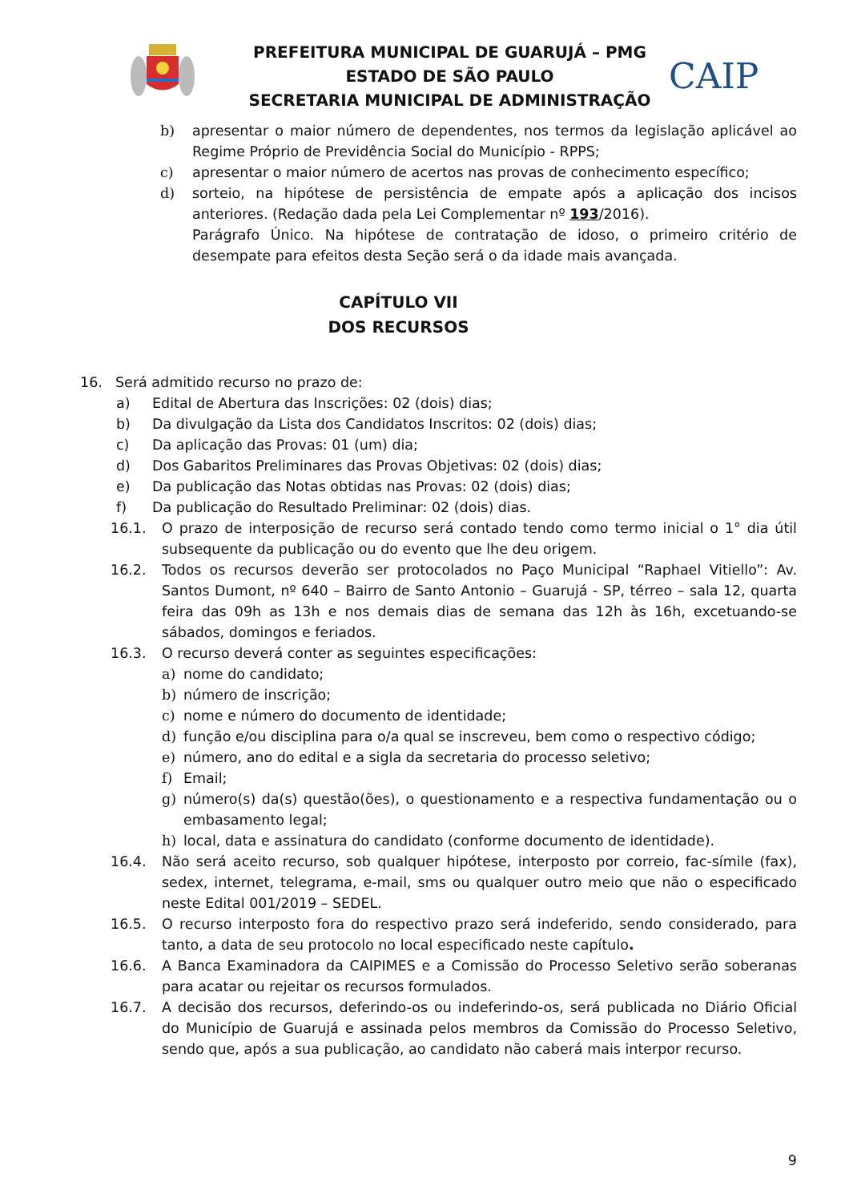PREFEITURA MUNICIPAL DE GUARUJÁ – PMG
ESTADO DE SÃO PAULO
SECRETARIA MUNICIPAL DE ADMINISTRAÇÃO
CAIP
b) apresentar o maior número de dependentes, nos termos da legislação aplicável ao Regime Próprio de Previdência Social do Município - RPPS;
c) apresentar o maior número de acertos nas provas de conhecimento específico;
d) sorteio, na hipótese de persistência de empate após a aplicação dos incisos anteriores. (Redação dada pela Lei Complementar nº 193/2016).
Parágrafo Único. Na hipótese de contratação de idoso, o primeiro critério de desempate para efeitos desta Seção será o da idade mais avançada.
CAPÍTULO VII
DOS RECURSOS
16. Será admitido recurso no prazo de:
a) Edital de Abertura das Inscrições: 02 (dois) dias;
b) Da divulgação da Lista dos Candidatos Inscritos: 02 (dois) dias;
c) Da aplicação das Provas: 01 (um) dia;
d) Dos Gabaritos Preliminares das Provas Objetivas: 02 (dois) dias;
e) Da publicação das Notas obtidas nas Provas: 02 (dois) dias;
f) Da publicação do Resultado Preliminar: 02 (dois) dias.
16.1. O prazo de interposição de recurso será contado tendo como termo inicial o 1° dia útil subsequente da publicação ou do evento que lhe deu origem.
16.2. Todos os recursos deverão ser protocolados no Paço Municipal “Raphael Vitiello”: Av. Santos Dumont, nº 640 – Bairro de Santo Antonio – Guarujá - SP, térreo – sala 12, quarta feira das 09h as 13h e nos demais dias de semana das 12h às 16h, excetuando-se sábados, domingos e feriados.
16.3. O recurso deverá conter as seguintes especificações:
a) nome do candidato;
b) número de inscrição;
c) nome e número do documento de identidade;
d) função e/ou disciplina para o/a qual se inscreveu, bem como o respectivo código;
e) número, ano do edital e a sigla da secretaria do processo seletivo;
f) Email;
g) número(s) da(s) questão(ões), o questionamento e a respectiva fundamentação ou o embasamento legal;
h) local, data e assinatura do candidato (conforme documento de identidade).
16.4. Não será aceito recurso, sob qualquer hipótese, interposto por correio, fac-símile (fax), sedex, internet, telegrama, e-mail, sms ou qualquer outro meio que não o especificado neste Edital 001/2019 – SEDEL.
16.5. O recurso interposto fora do respectivo prazo será indeferido, sendo considerado, para tanto, a data de seu protocolo no local especificado neste capítulo.
16.6. A Banca Examinadora da CAIPIMES e a Comissão do Processo Seletivo serão soberanas para acatar ou rejeitar os recursos formulados.
16.7. A decisão dos recursos, deferindo-os ou indeferindo-os, será publicada no Diário Oficial do Município de Guarujá e assinada pelos membros da Comissão do Processo Seletivo, sendo que, após a sua publicação, ao candidato não caberá mais interpor recurso.
9